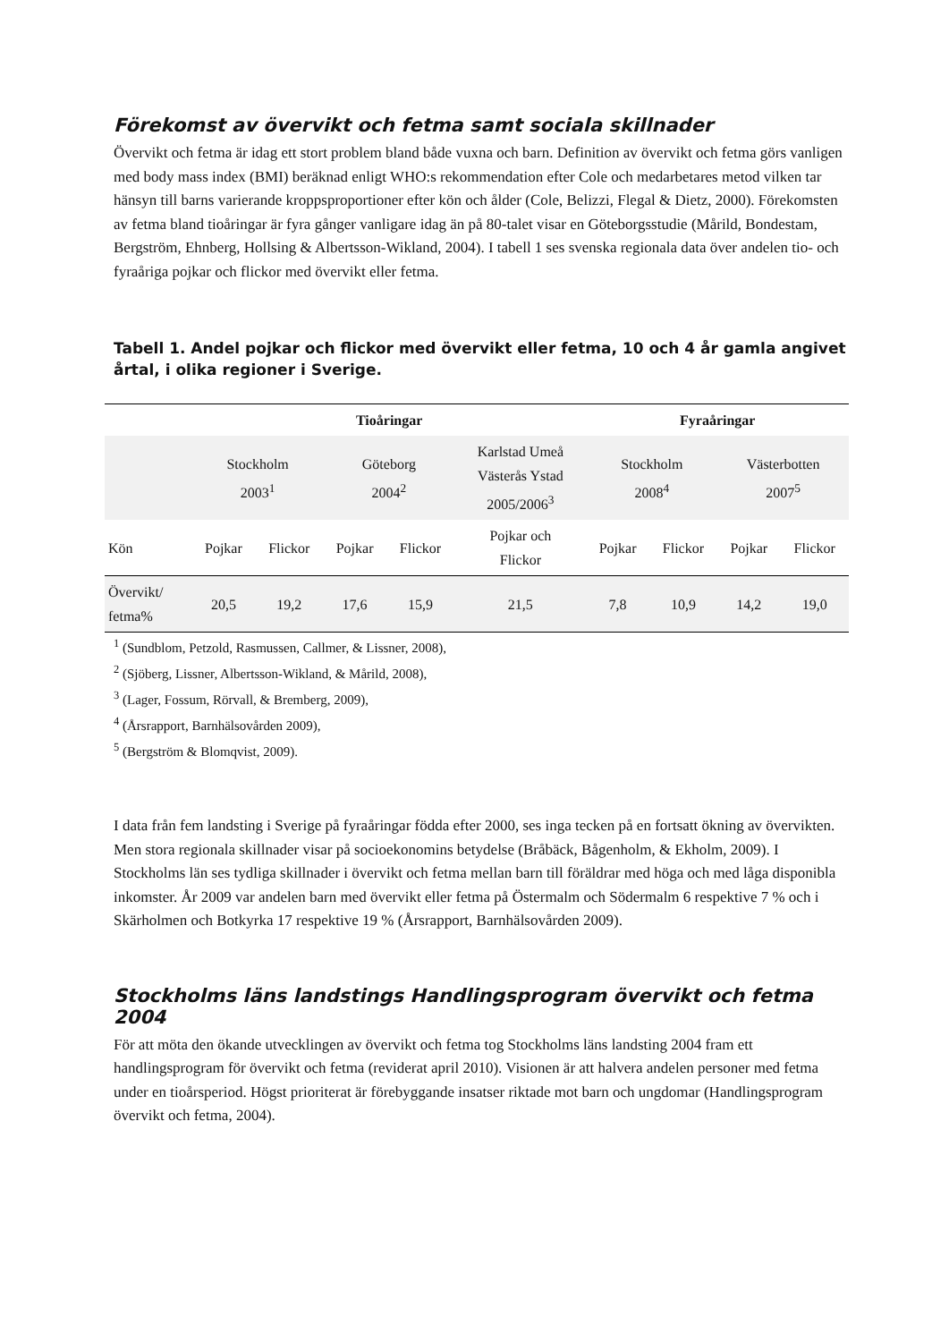Förekomst av övervikt och fetma samt sociala skillnader
Övervikt och fetma är idag ett stort problem bland både vuxna och barn. Definition av övervikt och fetma görs vanligen med body mass index (BMI) beräknad enligt WHO:s rekommendation efter Cole och medarbetares metod vilken tar hänsyn till barns varierande kroppsproportioner efter kön och ålder (Cole, Belizzi, Flegal & Dietz, 2000). Förekomsten av fetma bland tioåringar är fyra gånger vanligare idag än på 80-talet visar en Göteborgsstudie (Mårild, Bondestam, Bergström, Ehnberg, Hollsing & Albertsson-Wikland, 2004). I tabell 1 ses svenska regionala data över andelen tio- och fyraåriga pojkar och flickor med övervikt eller fetma.
Tabell 1. Andel pojkar och flickor med övervikt eller fetma, 10 och 4 år gamla angivet årtal, i olika regioner i Sverige.
| | Tioåringar | | | | | Fyraåringar | | | |
| --- | --- | --- | --- | --- | --- | --- | --- | --- | --- |
| | Stockholm 2003<sup>1</sup> | | Göteborg 2004<sup>2</sup> | | Karlstad Umeå Västerås Ystad 2005/2006<sup>3</sup> | Stockholm 2008<sup>4</sup> | | Västerbotten 2007<sup>5</sup> | |
| Kön | Pojkar | Flickor | Pojkar | Flickor | Pojkar och Flickor | Pojkar | Flickor | Pojkar | Flickor |
| Övervikt/ fetma% | 20,5 | 19,2 | 17,6 | 15,9 | 21,5 | 7,8 | 10,9 | 14,2 | 19,0 |
<sup>1</sup> (Sundblom, Petzold, Rasmussen, Callmer, & Lissner, 2008),
<sup>2</sup> (Sjöberg, Lissner, Albertsson-Wikland, & Mårild, 2008),
<sup>3</sup> (Lager, Fossum, Rörvall, & Bremberg, 2009),
<sup>4</sup> (Årsrapport, Barnhälsovården 2009),
<sup>5</sup> (Bergström & Blomqvist, 2009).
I data från fem landsting i Sverige på fyraåringar födda efter 2000, ses inga tecken på en fortsatt ökning av övervikten. Men stora regionala skillnader visar på socioekonomins betydelse (Bråbäck, Bågenholm, & Ekholm, 2009). I Stockholms län ses tydliga skillnader i övervikt och fetma mellan barn till föräldrar med höga och med låga disponibla inkomster. År 2009 var andelen barn med övervikt eller fetma på Östermalm och Södermalm 6 respektive 7 % och i Skärholmen och Botkyrka 17 respektive 19 % (Årsrapport, Barnhälsovården 2009).
Stockholms läns landstings Handlingsprogram övervikt och fetma 2004
För att möta den ökande utvecklingen av övervikt och fetma tog Stockholms läns landsting 2004 fram ett handlingsprogram för övervikt och fetma (reviderat april 2010). Visionen är att halvera andelen personer med fetma under en tioårsperiod. Högst prioriterat är förebyggande insatser riktade mot barn och ungdomar (Handlingsprogram övervikt och fetma, 2004).